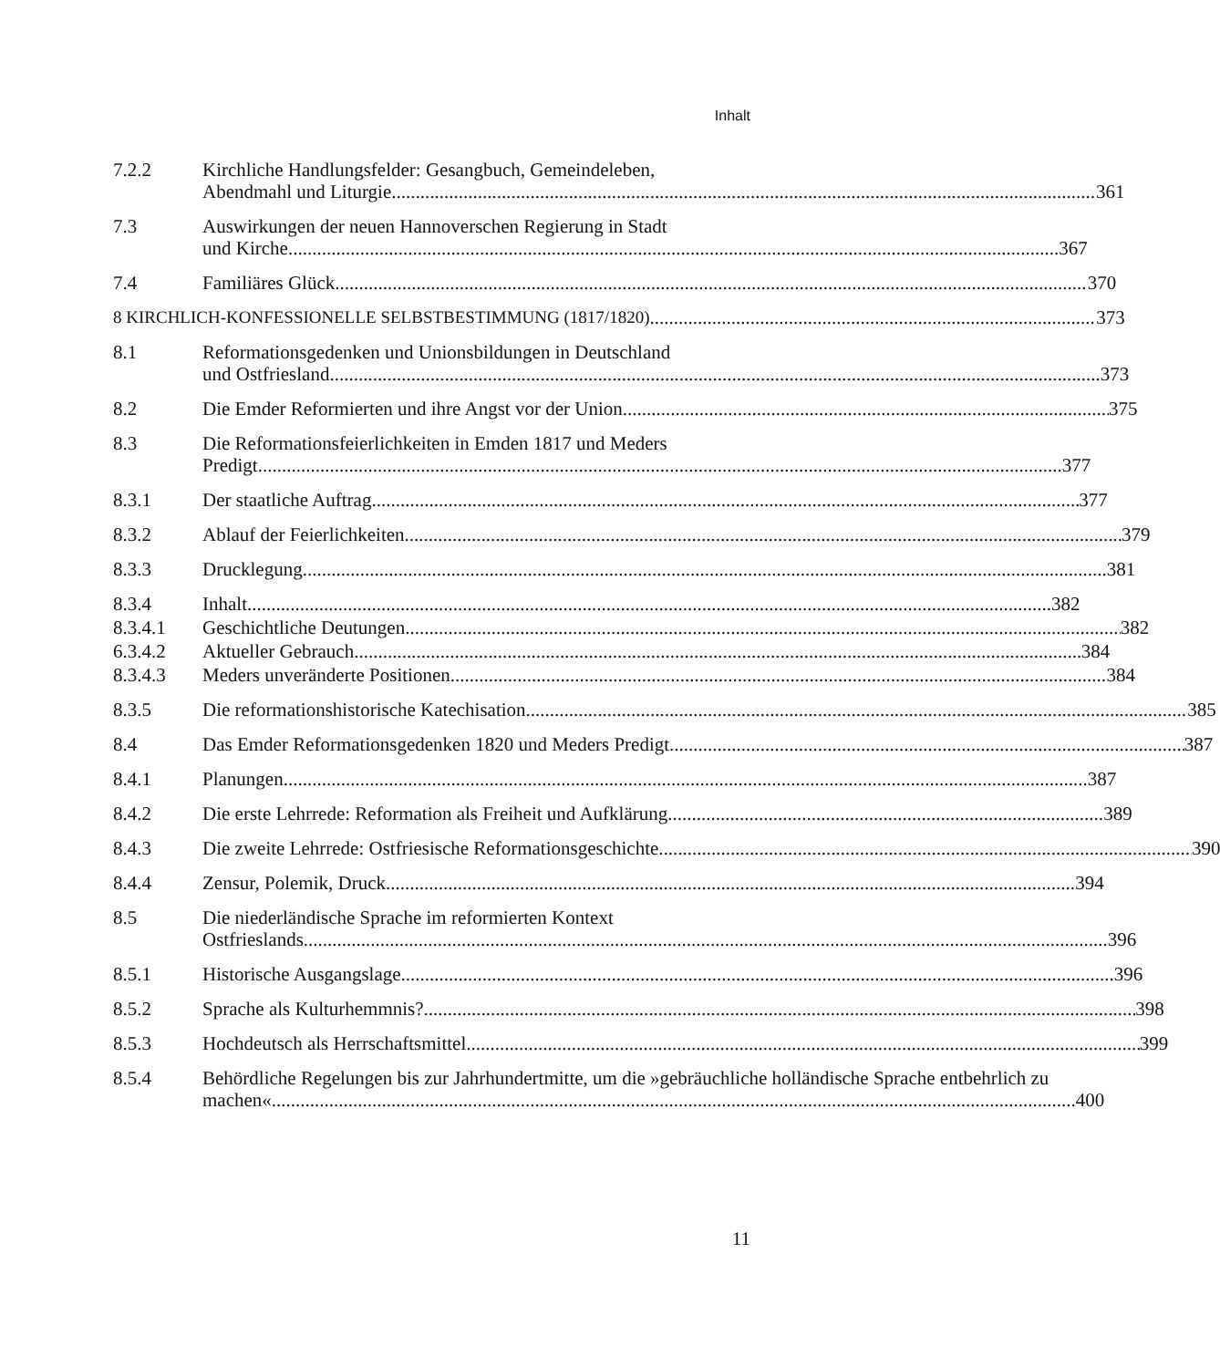Inhalt
7.2.2 Kirchliche Handlungsfelder: Gesangbuch, Gemeindeleben,
Abendmahl und Liturgie 361
7.3 Auswirkungen der neuen Hannoverschen Regierung in Stadt
und Kirche 367
7.4 Familiäres Glück 370
8 KIRCHLICH-KONFESSIONELLE SELBSTBESTIMMUNG (1817/1820) 373
8.1 Reformationsgedenken und Unionsbildungen in Deutschland
und Ostfriesland 373
8.2 Die Emder Reformierten und ihre Angst vor der Union 375
8.3 Die Reformationsfeierlichkeiten in Emden 1817 und Meders
Predigt 377
8.3.1 Der staatliche Auftrag 377
8.3.2 Ablauf der Feierlichkeiten 379
8.3.3 Drucklegung 381
8.3.4 Inhalt 382
8.3.4.1 Geschichtliche Deutungen 382
6.3.4.2 Aktueller Gebrauch 384
8.3.4.3 Meders unveränderte Positionen 384
8.3.5 Die reformationshistorische Katechisation 385
8.4 Das Emder Reformationsgedenken 1820 und Meders Predigt 387
8.4.1 Planungen 387
8.4.2 Die erste Lehrrede: Reformation als Freiheit und Aufklärung 389
8.4.3 Die zweite Lehrrede: Ostfriesische Reformationsgeschichte 390
8.4.4 Zensur, Polemik, Druck 394
8.5 Die niederländische Sprache im reformierten Kontext
Ostfrieslands 396
8.5.1 Historische Ausgangslage 396
8.5.2 Sprache als Kulturhemmnis? 398
8.5.3 Hochdeutsch als Herrschaftsmittel 399
8.5.4 Behördliche Regelungen bis zur Jahrhundertmitte, um die »gebräuchliche holländische Sprache entbehrlich zu
machen« 400
11